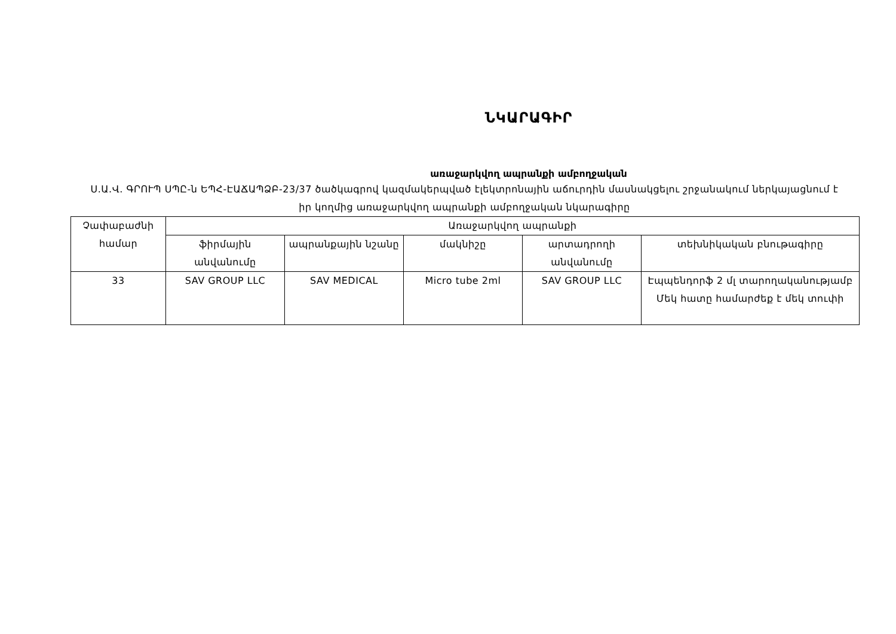ՆԿԱՐԱԳԻՐ
առաջարկվող ապրանքի ամբողջական
Ս.Ա.Վ. ԳՐՈՒՊ ՍՊԸ-ն ԵՊՀ-ԷԱՃԱՊՁԲ-23/37 ծածկագրով կազմակերպված էլեկտրոնային աճուրդին մասնակցելու շրջանակում ներկայացնում է իր կողմից առաջարկվող ապրանքի ամբողջական նկարագիրը
| Չափաբաժնի համար | Առաջարկվող ապրանքի | | | | |
| | ֆիրմային անվանումը | ապրանքային նշանը | մակնիշը | արտադրողի անվանումը | տեխնիկական բնութագիրը |
| 33 | SAV GROUP LLC | SAV MEDICAL | Micro tube 2ml | SAV GROUP LLC | Էպպենդորֆ 2 մլ տարողականությամբ Մեկ հատը համարժեք է մեկ տուփի |